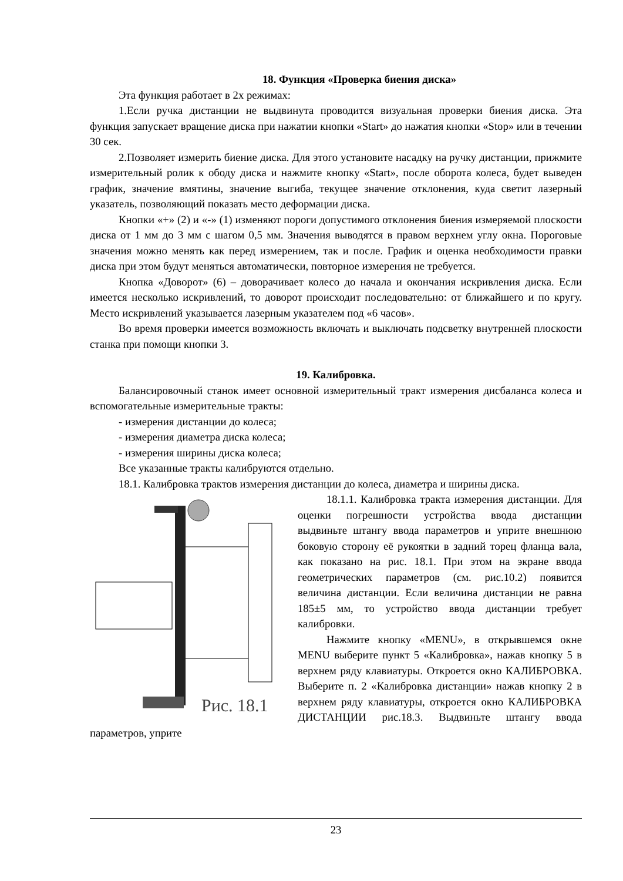18. Функция «Проверка биения диска»
Эта функция работает в 2х режимах:
1.Если ручка дистанции не выдвинута проводится визуальная проверки биения диска. Эта функция запускает вращение диска при нажатии кнопки «Start» до нажатия кнопки «Stop» или в течении 30 сек.
2.Позволяет измерить биение диска. Для этого установите насадку на ручку дистанции, прижмите измерительный ролик к ободу диска и нажмите кнопку «Start», после оборота колеса, будет выведен график, значение вмятины, значение выгиба, текущее значение отклонения, куда светит лазерный указатель, позволяющий показать место деформации диска.
Кнопки «+» (2) и «-» (1) изменяют пороги допустимого отклонения биения измеряемой плоскости диска от 1 мм до 3 мм с шагом 0,5 мм. Значения выводятся в правом верхнем углу окна. Пороговые значения можно менять как перед измерением, так и после. График и оценка необходимости правки диска при этом будут меняться автоматически, повторное измерения не требуется.
Кнопка «Доворот» (6) – доворачивает колесо до начала и окончания искривления диска. Если имеется несколько искривлений, то доворот происходит последовательно: от ближайшего и по кругу. Место искривлений указывается лазерным указателем под «6 часов».
Во время проверки имеется возможность включать и выключать подсветку внутренней плоскости станка при помощи кнопки 3.
19. Калибровка.
Балансировочный станок имеет основной измерительный тракт измерения дисбаланса колеса и вспомогательные измерительные тракты:
- измерения дистанции до колеса;
- измерения диаметра диска колеса;
- измерения ширины диска колеса;
Все указанные тракты калибруются отдельно.
18.1. Калибровка трактов измерения дистанции до колеса, диаметра и ширины диска.
Рис. 18.1
18.1.1. Калибровка тракта измерения дистанции. Для оценки погрешности устройства ввода дистанции выдвиньте штангу ввода параметров и уприте внешнюю боковую сторону её рукоятки в задний торец фланца вала, как показано на рис. 18.1. При этом на экране ввода геометрических параметров (см. рис.10.2) появится величина дистанции. Если величина дистанции не равна 185±5 мм, то устройство ввода дистанции требует калибровки.
Нажмите кнопку «MENU», в открывшемся окне MENU выберите пункт 5 «Калибровка», нажав кнопку 5 в верхнем ряду клавиатуры. Откроется окно КАЛИБРОВКА. Выберите п. 2 «Калибровка дистанции» нажав кнопку 2 в верхнем ряду клавиатуры, откроется окно КАЛИБРОВКА ДИСТАНЦИИ рис.18.3. Выдвиньте штангу ввода параметров, уприте
23